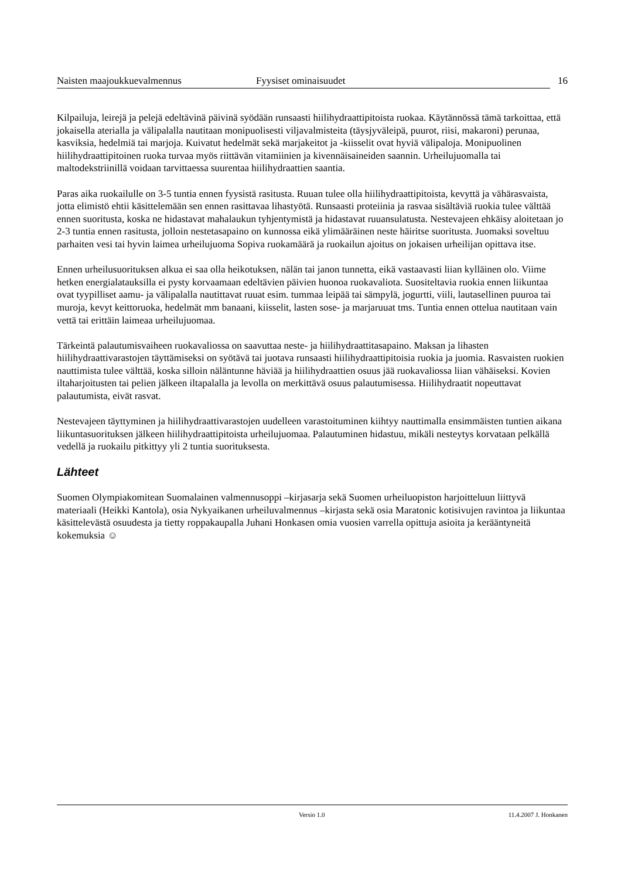Naisten maajoukkuevalmennus Fyysiset ominaisuudet 16
Kilpailuja, leirejä ja pelejä edeltävinä päivinä syödään runsaasti hiilihydraattipitoista ruokaa. Käytännössä tämä tarkoittaa, että jokaisella aterialla ja välipalalla nautitaan monipuolisesti viljavalmisteita (täysjyväleipä, puurot, riisi, makaroni) perunaa, kasviksia, hedelmiä tai marjoja. Kuivatut hedelmät sekä marjakeitot ja -kiisselit ovat hyviä välipaloja. Monipuolinen hiilihydraattipitoinen ruoka turvaa myös riittävän vitamiinien ja kivennäisaineiden saannin. Urheilujuomalla tai maltodekstriinillä voidaan tarvittaessa suurentaa hiilihydraattien saantia.
Paras aika ruokailulle on 3-5 tuntia ennen fyysistä rasitusta. Ruuan tulee olla hiilihydraattipitoista, kevyttä ja vähärasvaista, jotta elimistö ehtii käsittelemään sen ennen rasittavaa lihastyötä. Runsaasti proteiinia ja rasvaa sisältäviä ruokia tulee välttää ennen suoritusta, koska ne hidastavat mahalaukun tyhjentymistä ja hidastavat ruuansulatusta. Nestevajeen ehkäisy aloitetaan jo 2-3 tuntia ennen rasitusta, jolloin nestetasapaino on kunnossa eikä ylimääräinen neste häiritse suoritusta. Juomaksi soveltuu parhaiten vesi tai hyvin laimea urheilujuoma Sopiva ruokamäärä ja ruokailun ajoitus on jokaisen urheilijan opittava itse.
Ennen urheilusuorituksen alkua ei saa olla heikotuksen, nälän tai janon tunnetta, eikä vastaavasti liian kylläinen olo. Viime hetken energialatauksilla ei pysty korvaamaan edeltävien päivien huonoa ruokavaliota. Suositeltavia ruokia ennen liikuntaa ovat tyypilliset aamu- ja välipalalla nautittavat ruuat esim. tummaa leipää tai sämpylä, jogurtti, viili, lautasellinen puuroa tai muroja, kevyt keittoruoka, hedelmät mm banaani, kiisselit, lasten sose- ja marjaruuat tms. Tuntia ennen ottelua nautitaan vain vettä tai erittäin laimeaa urheilujuomaa.
Tärkeintä palautumisvaiheen ruokavaliossa on saavuttaa neste- ja hiilihydraattitasapaino. Maksan ja lihasten hiilihydraattivarastojen täyttämiseksi on syötävä tai juotava runsaasti hiilihydraattipitoisia ruokia ja juomia. Rasvaisten ruokien nauttimista tulee välttää, koska silloin näläntunne häviää ja hiilihydraattien osuus jää ruokavaliossa liian vähäiseksi. Kovien iltaharjoitusten tai pelien jälkeen iltapalalla ja levolla on merkittävä osuus palautumisessa. Hiilihydraatit nopeuttavat palautumista, eivät rasvat.
Nestevajeen täyttyminen ja hiilihydraattivarastojen uudelleen varastoituminen kiihtyy nauttimalla ensimmäisten tuntien aikana liikuntasuorituksen jälkeen hiilihydraattipitoista urheilujuomaa. Palautuminen hidastuu, mikäli nesteytys korvataan pelkällä vedellä ja ruokailu pitkittyy yli 2 tuntia suorituksesta.
Lähteet
Suomen Olympiakomitean Suomalainen valmennusoppi –kirjasarja sekä Suomen urheiluopiston harjoitteluun liittyvä materiaali (Heikki Kantola), osia Nykyaikanen urheiluvalmennus –kirjasta sekä osia Maratonic kotisivujen ravintoa ja liikuntaa käsittelevästä osuudesta ja tietty roppakaupalla Juhani Honkasen omia vuosien varrella opittuja asioita ja kerääntyneitä kokemuksia ☺
Versio 1.0 11.4.2007 J. Honkanen